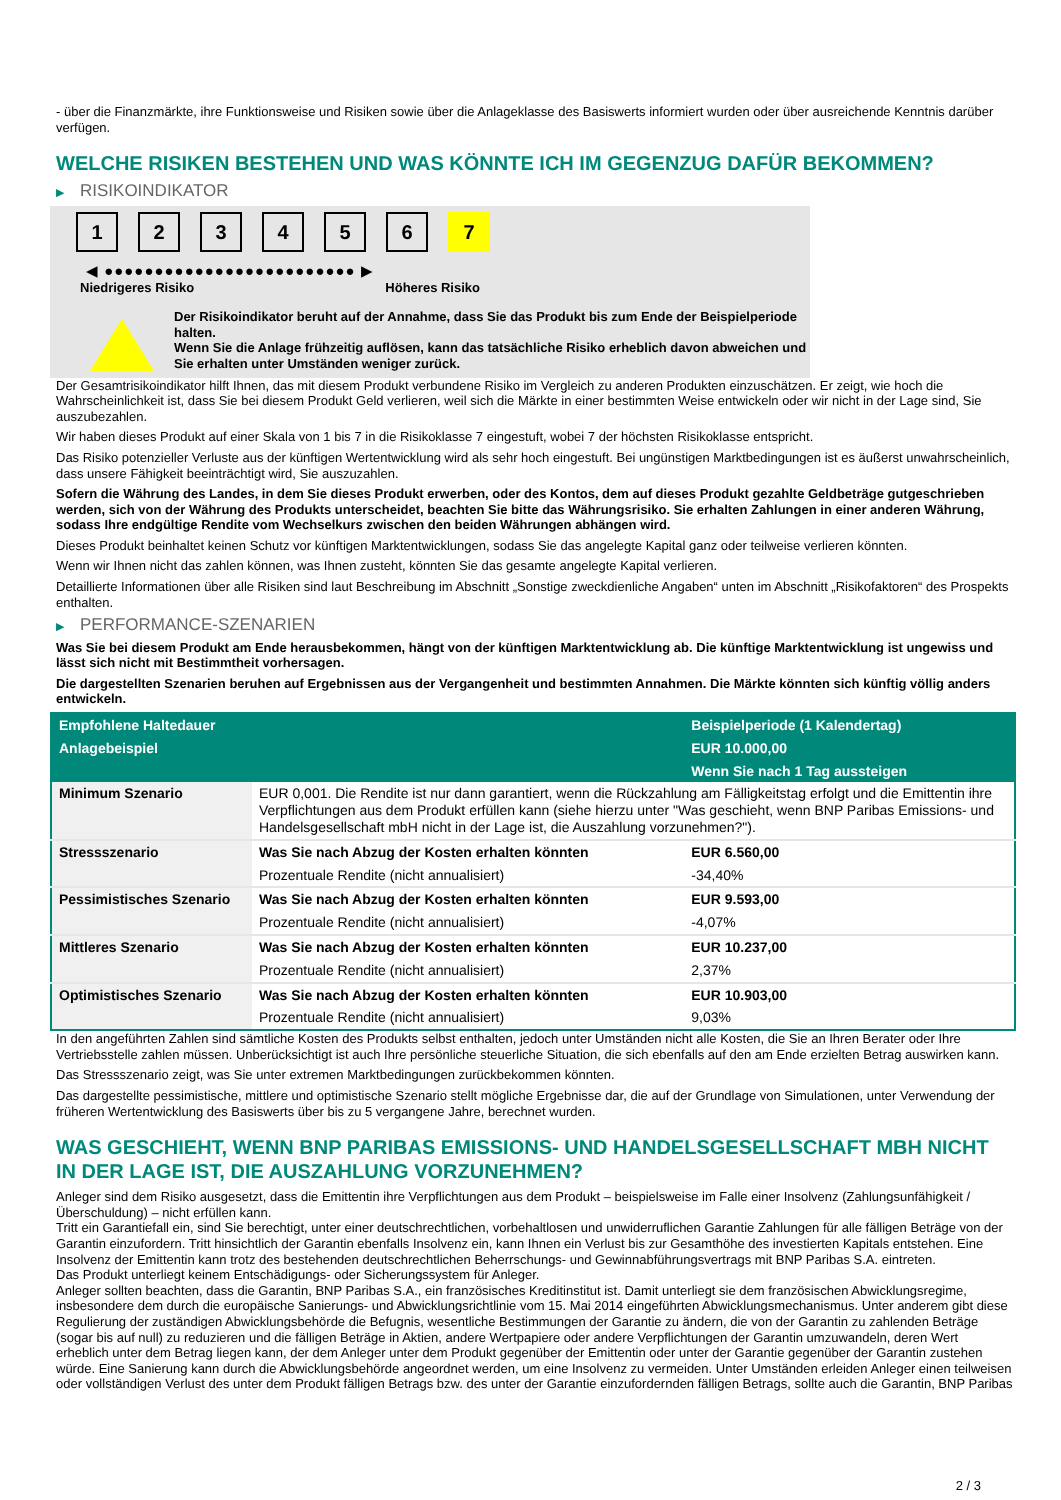- über die Finanzmärkte, ihre Funktionsweise und Risiken sowie über die Anlageklasse des Basiswerts informiert wurden oder über ausreichende Kenntnis darüber verfügen.
WELCHE RISIKEN BESTEHEN UND WAS KÖNNTE ICH IM GEGENZUG DAFÜR BEKOMMEN?
▶ RISIKOINDIKATOR
1 2 3 4 5 6 7
◀ ●●●●●●●●●●●●●●●●●●●●●●●●● ▶
Niedrigeres Risiko Höheres Risiko
Der Risikoindikator beruht auf der Annahme, dass Sie das Produkt bis zum Ende der Beispielperiode halten.
Wenn Sie die Anlage frühzeitig auflösen, kann das tatsächliche Risiko erheblich davon abweichen und Sie erhalten unter Umständen weniger zurück.
Der Gesamtrisikoindikator hilft Ihnen, das mit diesem Produkt verbundene Risiko im Vergleich zu anderen Produkten einzuschätzen. Er zeigt, wie hoch die Wahrscheinlichkeit ist, dass Sie bei diesem Produkt Geld verlieren, weil sich die Märkte in einer bestimmten Weise entwickeln oder wir nicht in der Lage sind, Sie auszubezahlen.
Wir haben dieses Produkt auf einer Skala von 1 bis 7 in die Risikoklasse 7 eingestuft, wobei 7 der höchsten Risikoklasse entspricht.
Das Risiko potenzieller Verluste aus der künftigen Wertentwicklung wird als sehr hoch eingestuft. Bei ungünstigen Marktbedingungen ist es äußerst unwahrscheinlich, dass unsere Fähigkeit beeinträchtigt wird, Sie auszuzahlen.
Sofern die Währung des Landes, in dem Sie dieses Produkt erwerben, oder des Kontos, dem auf dieses Produkt gezahlte Geldbeträge gutgeschrieben werden, sich von der Währung des Produkts unterscheidet, beachten Sie bitte das Währungsrisiko. Sie erhalten Zahlungen in einer anderen Währung, sodass Ihre endgültige Rendite vom Wechselkurs zwischen den beiden Währungen abhängen wird.
Dieses Produkt beinhaltet keinen Schutz vor künftigen Marktentwicklungen, sodass Sie das angelegte Kapital ganz oder teilweise verlieren könnten.
Wenn wir Ihnen nicht das zahlen können, was Ihnen zusteht, könnten Sie das gesamte angelegte Kapital verlieren.
Detaillierte Informationen über alle Risiken sind laut Beschreibung im Abschnitt „Sonstige zweckdienliche Angaben“ unten im Abschnitt „Risikofaktoren“ des Prospekts enthalten.
▶ PERFORMANCE-SZENARIEN
Was Sie bei diesem Produkt am Ende herausbekommen, hängt von der künftigen Marktentwicklung ab. Die künftige Marktentwicklung ist ungewiss und lässt sich nicht mit Bestimmtheit vorhersagen.
Die dargestellten Szenarien beruhen auf Ergebnissen aus der Vergangenheit und bestimmten Annahmen. Die Märkte könnten sich künftig völlig anders entwickeln.
| Empfohlene Haltedauer | | Beispielperiode (1 Kalendertag) |
| --- | --- | --- |
| Anlagebeispiel | | EUR 10.000,00 |
| | | Wenn Sie nach 1 Tag aussteigen |
| Minimum Szenario | EUR 0,001. Die Rendite ist nur dann garantiert, wenn die Rückzahlung am Fälligkeitstag erfolgt und die Emittentin ihre Verpflichtungen aus dem Produkt erfüllen kann (siehe hierzu unter "Was geschieht, wenn BNP Paribas Emissions- und Handelsgesellschaft mbH nicht in der Lage ist, die Auszahlung vorzunehmen?"). | |
| Stressszenario | Was Sie nach Abzug der Kosten erhalten könnten | EUR 6.560,00 |
| | Prozentuale Rendite (nicht annualisiert) | -34,40% |
| Pessimistisches Szenario | Was Sie nach Abzug der Kosten erhalten könnten | EUR 9.593,00 |
| | Prozentuale Rendite (nicht annualisiert) | -4,07% |
| Mittleres Szenario | Was Sie nach Abzug der Kosten erhalten könnten | EUR 10.237,00 |
| | Prozentuale Rendite (nicht annualisiert) | 2,37% |
| Optimistisches Szenario | Was Sie nach Abzug der Kosten erhalten könnten | EUR 10.903,00 |
| | Prozentuale Rendite (nicht annualisiert) | 9,03% |
In den angeführten Zahlen sind sämtliche Kosten des Produkts selbst enthalten, jedoch unter Umständen nicht alle Kosten, die Sie an Ihren Berater oder Ihre Vertriebsstelle zahlen müssen. Unberücksichtigt ist auch Ihre persönliche steuerliche Situation, die sich ebenfalls auf den am Ende erzielten Betrag auswirken kann.
Das Stressszenario zeigt, was Sie unter extremen Marktbedingungen zurückbekommen könnten.
Das dargestellte pessimistische, mittlere und optimistische Szenario stellt mögliche Ergebnisse dar, die auf der Grundlage von Simulationen, unter Verwendung der früheren Wertentwicklung des Basiswerts über bis zu 5 vergangene Jahre, berechnet wurden.
WAS GESCHIEHT, WENN BNP PARIBAS EMISSIONS- UND HANDELSGESELLSCHAFT MBH NICHT IN DER LAGE IST, DIE AUSZAHLUNG VORZUNEHMEN?
Anleger sind dem Risiko ausgesetzt, dass die Emittentin ihre Verpflichtungen aus dem Produkt – beispielsweise im Falle einer Insolvenz (Zahlungsunfähigkeit / Überschuldung) – nicht erfüllen kann.
Tritt ein Garantiefall ein, sind Sie berechtigt, unter einer deutschrechtlichen, vorbehaltlosen und unwiderruflichen Garantie Zahlungen für alle fälligen Beträge von der Garantin einzufordern. Tritt hinsichtlich der Garantin ebenfalls Insolvenz ein, kann Ihnen ein Verlust bis zur Gesamthöhe des investierten Kapitals entstehen. Eine Insolvenz der Emittentin kann trotz des bestehenden deutschrechtlichen Beherrschungs- und Gewinnabführungsvertrags mit BNP Paribas S.A. eintreten.
Das Produkt unterliegt keinem Entschädigungs- oder Sicherungssystem für Anleger.
Anleger sollten beachten, dass die Garantin, BNP Paribas S.A., ein französisches Kreditinstitut ist. Damit unterliegt sie dem französischen Abwicklungsregime, insbesondere dem durch die europäische Sanierungs- und Abwicklungsrichtlinie vom 15. Mai 2014 eingeführten Abwicklungsmechanismus. Unter anderem gibt diese Regulierung der zuständigen Abwicklungsbehörde die Befugnis, wesentliche Bestimmungen der Garantie zu ändern, die von der Garantin zu zahlenden Beträge (sogar bis auf null) zu reduzieren und die fälligen Beträge in Aktien, andere Wertpapiere oder andere Verpflichtungen der Garantin umzuwandeln, deren Wert erheblich unter dem Betrag liegen kann, der dem Anleger unter dem Produkt gegenüber der Emittentin oder unter der Garantie gegenüber der Garantin zustehen würde. Eine Sanierung kann durch die Abwicklungsbehörde angeordnet werden, um eine Insolvenz zu vermeiden. Unter Umständen erleiden Anleger einen teilweisen oder vollständigen Verlust des unter dem Produkt fälligen Betrags bzw. des unter der Garantie einzufordernden fälligen Betrags, sollte auch die Garantin, BNP Paribas
2 / 3